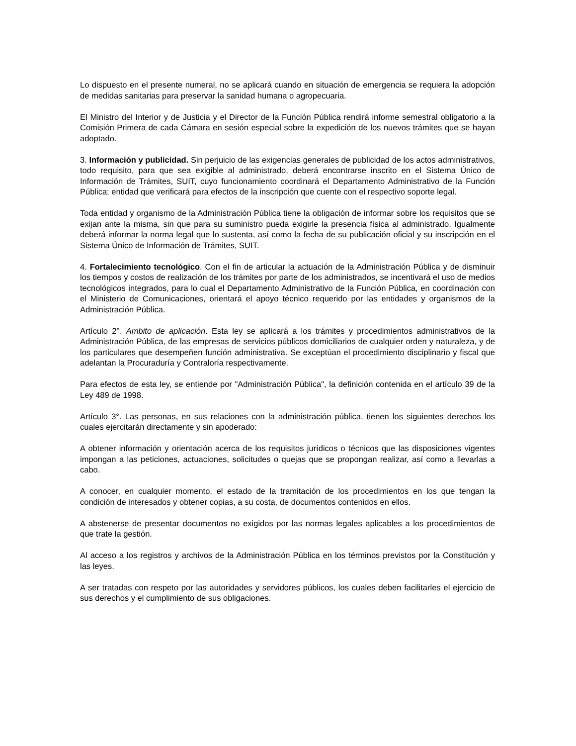Lo dispuesto en el presente numeral, no se aplicará cuando en situación de emergencia se requiera la adopción de medidas sanitarias para preservar la sanidad humana o agropecuaria.
El Ministro del Interior y de Justicia y el Director de la Función Pública rendirá informe semestral obligatorio a la Comisión Primera de cada Cámara en sesión especial sobre la expedición de los nuevos trámites que se hayan adoptado.
3. Información y publicidad. Sin perjuicio de las exigencias generales de publicidad de los actos administrativos, todo requisito, para que sea exigible al administrado, deberá encontrarse inscrito en el Sistema Único de Información de Trámites, SUIT, cuyo funcionamiento coordinará el Departamento Administrativo de la Función Pública; entidad que verificará para efectos de la inscripción que cuente con el respectivo soporte legal.
Toda entidad y organismo de la Administración Pública tiene la obligación de informar sobre los requisitos que se exijan ante la misma, sin que para su suministro pueda exigirle la presencia física al administrado. Igualmente deberá informar la norma legal que lo sustenta, así como la fecha de su publicación oficial y su inscripción en el Sistema Único de Información de Trámites, SUIT.
4. Fortalecimiento tecnológico. Con el fin de articular la actuación de la Administración Pública y de disminuir los tiempos y costos de realización de los trámites por parte de los administrados, se incentivará el uso de medios tecnológicos integrados, para lo cual el Departamento Administrativo de la Función Pública, en coordinación con el Ministerio de Comunicaciones, orientará el apoyo técnico requerido por las entidades y organismos de la Administración Pública.
Artículo 2°. Ambito de aplicación. Esta ley se aplicará a los trámites y procedimientos administrativos de la Administración Pública, de las empresas de servicios públicos domiciliarios de cualquier orden y naturaleza, y de los particulares que desempeñen función administrativa. Se exceptúan el procedimiento disciplinario y fiscal que adelantan la Procuraduría y Contraloría respectivamente.
Para efectos de esta ley, se entiende por "Administración Pública", la definición contenida en el artículo 39 de la Ley 489 de 1998.
Artículo 3°. Las personas, en sus relaciones con la administración pública, tienen los siguientes derechos los cuales ejercitarán directamente y sin apoderado:
A obtener información y orientación acerca de los requisitos jurídicos o técnicos que las disposiciones vigentes impongan a las peticiones, actuaciones, solicitudes o quejas que se propongan realizar, así como a llevarlas a cabo.
A conocer, en cualquier momento, el estado de la tramitación de los procedimientos en los que tengan la condición de interesados y obtener copias, a su costa, de documentos contenidos en ellos.
A abstenerse de presentar documentos no exigidos por las normas legales aplicables a los procedimientos de que trate la gestión.
Al acceso a los registros y archivos de la Administración Pública en los términos previstos por la Constitución y las leyes.
A ser tratadas con respeto por las autoridades y servidores públicos, los cuales deben facilitarles el ejercicio de sus derechos y el cumplimiento de sus obligaciones.